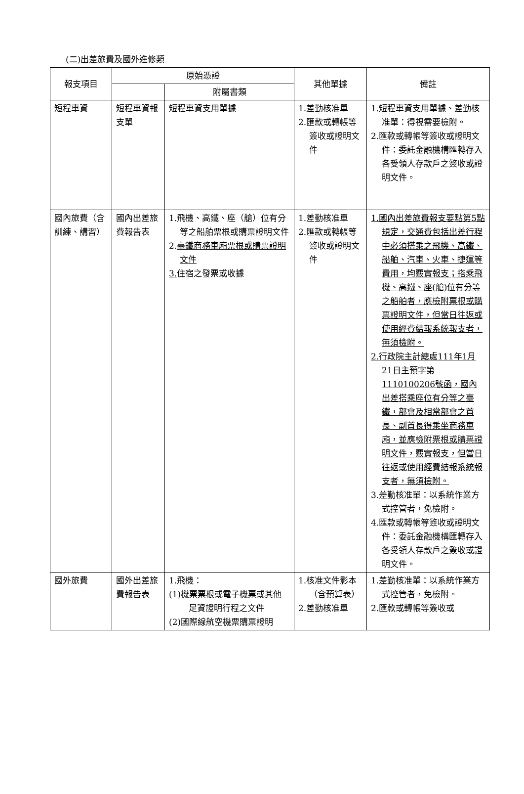(二)出差旅費及國外進修類
| 報支項目 | 原始憑證 | | 其他單據 | 備註 |
| --- | --- | --- | --- | --- |
| | | 附屬書類 | | |
| 短程車資 | 短程車資報支單 | 短程車資支用單據 | 1.差勤核准單 2.匯款或轉帳等簽收或證明文件 | 1.短程車資支用單據、差勤核准單：得視需要檢附。 2.匯款或轉帳等簽收或證明文件：委託金融機構匯轉存入各受領人存款戶之簽收或證明文件。 |
| 國內旅費（含訓練、講習） | 國內出差旅費報告表 | 1.飛機、高鐵、座（艙）位有分等之船舶票根或購票證明文件 2. 臺鐵商務車廂票根或購票證明文件 3. 住宿之發票或收據 | 1.差勤核准單 2.匯款或轉帳等簽收或證明文件 | 1.國內出差旅費報支要點第5點規定，交通費包括出差行程中必須搭乘之飛機、高鐵、船舶、汽車、火車、捷運等費用，均覈實報支；搭乘飛機、高鐵、座(艙)位有分等之船舶者，應檢附票根或購票證明文件，但當日往返或使用經費結報系統報支者，無須檢附。 2.行政院主計總處111年1月21日主預字第1110100206號函，國內出差搭乘座位有分等之臺鐵，部會及相當部會之首長、副首長得乘坐商務車廂，並應檢附票根或購票證明文件，覈實報支，但當日往返或使用經費結報系統報支者，無須檢附。 3.差勤核准單：以系統作業方式控管者，免檢附。 4.匯款或轉帳等簽收或證明文件：委託金融機構匯轉存入各受領人存款戶之簽收或證明文件。 |
| 國外旅費 | 國外出差旅費報告表 | 1.飛機： (1)機票票根或電子機票或其他足資證明行程之文件 (2)國際線航空機票購票證明 | 1.核准文件影本（含預算表） 2.差勤核准單 | 1.差勤核准單：以系統作業方式控管者，免檢附。 2.匯款或轉帳等簽收或 |